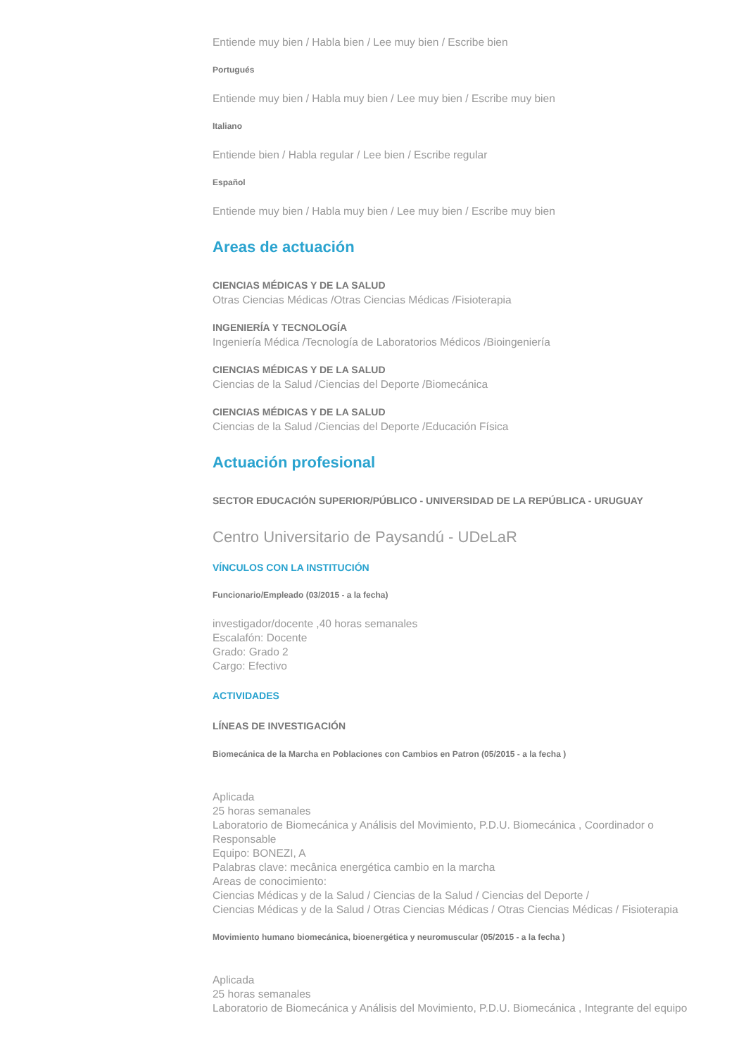Entiende muy bien / Habla bien / Lee muy bien / Escribe bien
Portugués
Entiende muy bien / Habla muy bien / Lee muy bien / Escribe muy bien
Italiano
Entiende bien / Habla regular / Lee bien / Escribe regular
Español
Entiende muy bien / Habla muy bien / Lee muy bien / Escribe muy bien
Areas de actuación
CIENCIAS MÉDICAS Y DE LA SALUD
Otras Ciencias Médicas /Otras Ciencias Médicas /Fisioterapia
INGENIERÍA Y TECNOLOGÍA
Ingeniería Médica /Tecnología de Laboratorios Médicos /Bioingeniería
CIENCIAS MÉDICAS Y DE LA SALUD
Ciencias de la Salud /Ciencias del Deporte /Biomecánica
CIENCIAS MÉDICAS Y DE LA SALUD
Ciencias de la Salud /Ciencias del Deporte /Educación Física
Actuación profesional
SECTOR EDUCACIÓN SUPERIOR/PÚBLICO - UNIVERSIDAD DE LA REPÚBLICA - URUGUAY
Centro Universitario de Paysandú - UDeLaR
VÍNCULOS CON LA INSTITUCIÓN
Funcionario/Empleado (03/2015 - a la fecha)
investigador/docente ,40 horas semanales
Escalafón: Docente
Grado: Grado 2
Cargo: Efectivo
ACTIVIDADES
LÍNEAS DE INVESTIGACIÓN
Biomecánica de la Marcha en Poblaciones con Cambios en Patron (05/2015 - a la fecha )
Aplicada
25 horas semanales
Laboratorio de Biomecánica y Análisis del Movimiento, P.D.U. Biomecánica , Coordinador o Responsable
Equipo: BONEZI, A
Palabras clave: mecânica energética cambio en la marcha
Areas de conocimiento:
Ciencias Médicas y de la Salud / Ciencias de la Salud / Ciencias del Deporte /
Ciencias Médicas y de la Salud / Otras Ciencias Médicas / Otras Ciencias Médicas / Fisioterapia
Movimiento humano biomecánica, bioenergética y neuromuscular (05/2015 - a la fecha )
Aplicada
25 horas semanales
Laboratorio de Biomecánica y Análisis del Movimiento, P.D.U. Biomecánica , Integrante del equipo